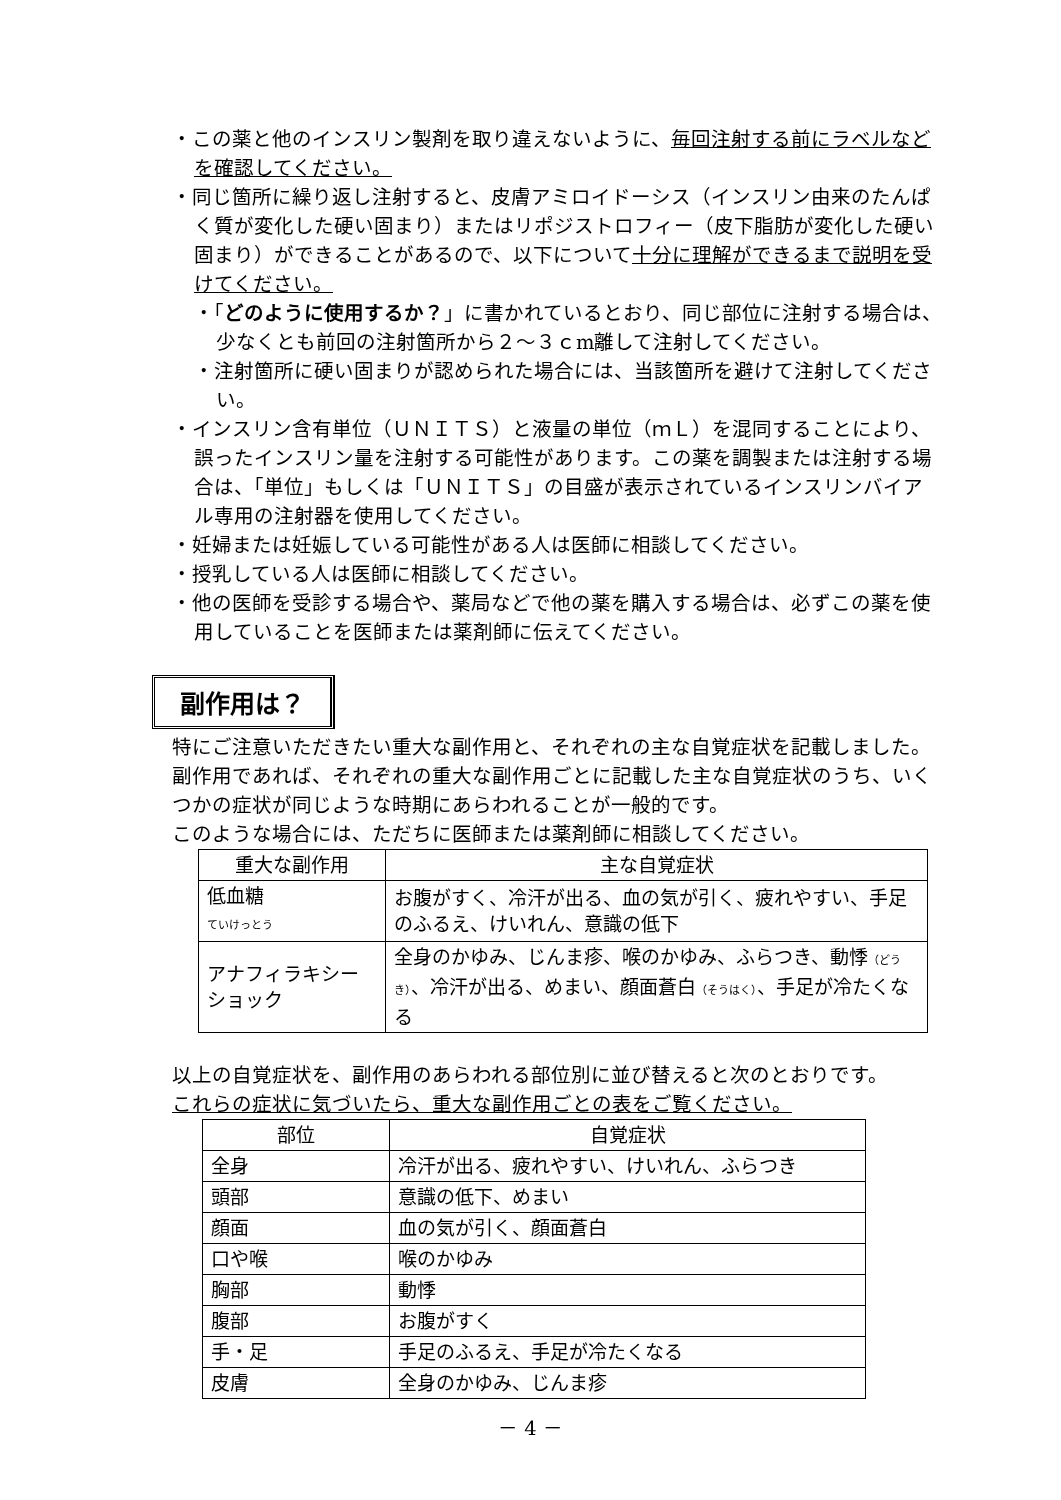・この薬と他のインスリン製剤を取り違えないように、毎回注射する前にラベルなどを確認してください。
・同じ箇所に繰り返し注射すると、皮膚アミロイドーシス（インスリン由来のたんぱく質が変化した硬い固まり）またはリポジストロフィー（皮下脂肪が変化した硬い固まり）ができることがあるので、以下について十分に理解ができるまで説明を受けてください。
・「どのように使用するか？」に書かれているとおり、同じ部位に注射する場合は、少なくとも前回の注射箇所から２～３ｃm離して注射してください。
・注射箇所に硬い固まりが認められた場合には、当該箇所を避けて注射してください。
・インスリン含有単位（ＵＮＩＴＳ）と液量の単位（ｍＬ）を混同することにより、誤ったインスリン量を注射する可能性があります。この薬を調製または注射する場合は、「単位」もしくは「ＵＮＩＴＳ」の目盛が表示されているインスリンバイアル専用の注射器を使用してください。
・妊婦または妊娠している可能性がある人は医師に相談してください。
・授乳している人は医師に相談してください。
・他の医師を受診する場合や、薬局などで他の薬を購入する場合は、必ずこの薬を使用していることを医師または薬剤師に伝えてください。
副作用は？
特にご注意いただきたい重大な副作用と、それぞれの主な自覚症状を記載しました。副作用であれば、それぞれの重大な副作用ごとに記載した主な自覚症状のうち、いくつかの症状が同じような時期にあらわれることが一般的です。
このような場合には、ただちに医師または薬剤師に相談してください。
| 重大な副作用 | 主な自覚症状 |
| --- | --- |
| 低血糖 ていけっとう | お腹がすく、冷汗が出る、血の気が引く、疲れやすい、手足のふるえ、けいれん、意識の低下 |
| アナフィラキシーショック | 全身のかゆみ、じんま疹、喉のかゆみ、ふらつき、動悸 （どうき） 、冷汗が出る、めまい、顔面蒼白 （そうはく） 、手足が冷たくなる |
以上の自覚症状を、副作用のあらわれる部位別に並び替えると次のとおりです。
これらの症状に気づいたら、重大な副作用ごとの表をご覧ください。
| 部位 | 自覚症状 |
| --- | --- |
| 全身 | 冷汗が出る、疲れやすい、けいれん、ふらつき |
| 頭部 | 意識の低下、めまい |
| 顔面 | 血の気が引く、顔面蒼白 |
| 口や喉 | 喉のかゆみ |
| 胸部 | 動悸 |
| 腹部 | お腹がすく |
| 手・足 | 手足のふるえ、手足が冷たくなる |
| 皮膚 | 全身のかゆみ、じんま疹 |
－ 4 －